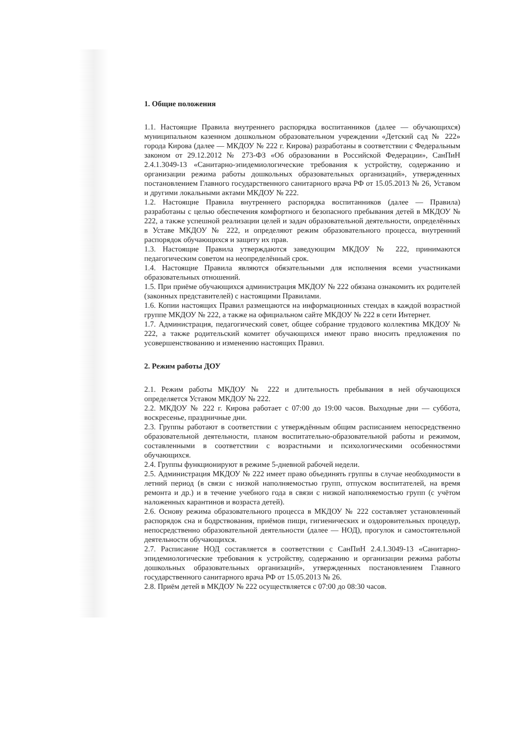1. Общие положения
1.1. Настоящие Правила внутреннего распорядка воспитанников (далее — обучающихся) муниципальном казенном дошкольном образовательном учреждении «Детский сад № 222» города Кирова (далее — МКДОУ № 222 г. Кирова) разработаны в соответствии с Федеральным законом от 29.12.2012 № 273-ФЗ «Об образовании в Российской Федерации», СанПиН 2.4.1.3049-13 «Санитарно-эпидемиологические требования к устройству, содержанию и организации режима работы дошкольных образовательных организаций», утвержденных постановлением Главного государственного санитарного врача РФ от 15.05.2013 № 26, Уставом и другими локальными актами МКДОУ № 222.
1.2. Настоящие Правила внутреннего распорядка воспитанников (далее — Правила) разработаны с целью обеспечения комфортного и безопасного пребывания детей в МКДОУ № 222, а также успешной реализации целей и задач образовательной деятельности, определённых в Уставе МКДОУ № 222, и определяют режим образовательного процесса, внутренний распорядок обучающихся и защиту их прав.
1.3. Настоящие Правила утверждаются заведующим МКДОУ № 222, принимаются педагогическим советом на неопределённый срок.
1.4. Настоящие Правила являются обязательными для исполнения всеми участниками образовательных отношений.
1.5. При приёме обучающихся администрация МКДОУ № 222 обязана ознакомить их родителей (законных представителей) с настоящими Правилами.
1.6. Копии настоящих Правил размещаются на информационных стендах в каждой возрастной группе МКДОУ № 222, а также на официальном сайте МКДОУ № 222 в сети Интернет.
1.7. Администрация, педагогический совет, общее собрание трудового коллектива МКДОУ № 222, а также родительский комитет обучающихся имеют право вносить предложения по усовершенствованию и изменению настоящих Правил.
2. Режим работы ДОУ
2.1. Режим работы МКДОУ № 222 и длительность пребывания в ней обучающихся определяется Уставом МКДОУ № 222.
2.2. МКДОУ № 222 г. Кирова работает с 07:00 до 19:00 часов. Выходные дни — суббота, воскресенье, праздничные дни.
2.3. Группы работают в соответствии с утверждённым общим расписанием непосредственно образовательной деятельности, планом воспитательно-образовательной работы и режимом, составленными в соответствии с возрастными и психологическими особенностями обучающихся.
2.4. Группы функционируют в режиме 5-дневной рабочей недели.
2.5. Администрация МКДОУ № 222 имеет право объединять группы в случае необходимости в летний период (в связи с низкой наполняемостью групп, отпуском воспитателей, на время ремонта и др.) и в течение учебного года в связи с низкой наполняемостью групп (с учётом наложенных карантинов и возраста детей).
2.6. Основу режима образовательного процесса в МКДОУ № 222 составляет установленный распорядок сна и бодрствования, приёмов пищи, гигиенических и оздоровительных процедур, непосредственно образовательной деятельности (далее — НОД), прогулок и самостоятельной деятельности обучающихся.
2.7. Расписание НОД составляется в соответствии с СанПиН 2.4.1.3049-13 «Санитарно-эпидемиологические требования к устройству, содержанию и организации режима работы дошкольных образовательных организаций», утвержденных постановлением Главного государственного санитарного врача РФ от 15.05.2013 № 26.
2.8. Приём детей в МКДОУ № 222 осуществляется с 07:00 до 08:30 часов.